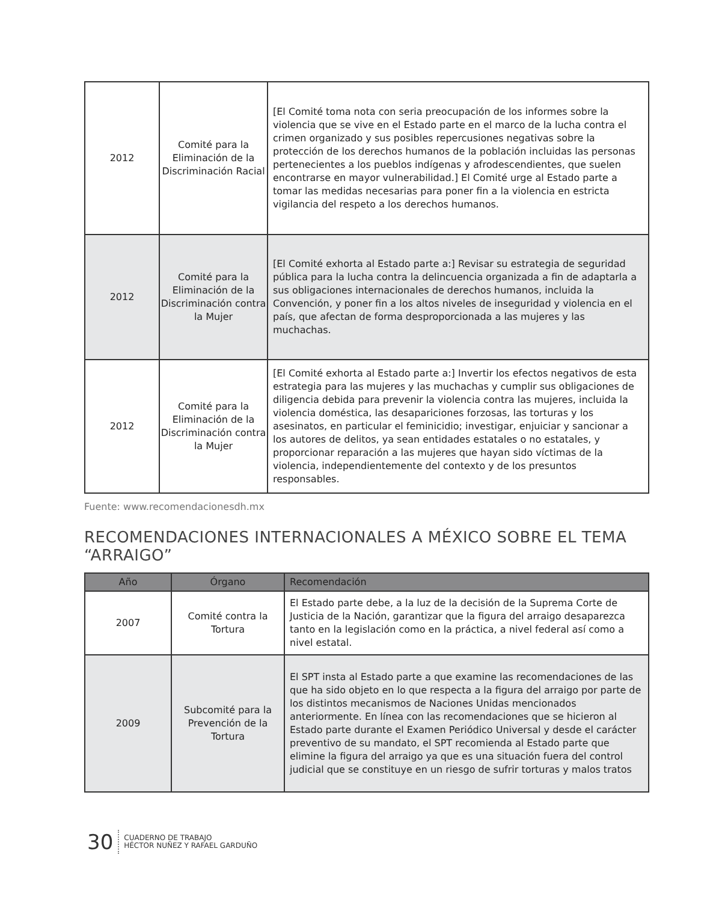| 2012 | Comité para la Eliminación de la Discriminación Racial | [El Comité toma nota con seria preocupación de los informes sobre la violencia que se vive en el Estado parte en el marco de la lucha contra el crimen organizado y sus posibles repercusiones negativas sobre la protección de los derechos humanos de la población incluidas las personas pertenecientes a los pueblos indígenas y afrodescendientes, que suelen encontrarse en mayor vulnerabilidad.] El Comité urge al Estado parte a tomar las medidas necesarias para poner fin a la violencia en estricta vigilancia del respeto a los derechos humanos. |
| 2012 | Comité para la Eliminación de la Discriminación contra la Mujer | [El Comité exhorta al Estado parte a:] Revisar su estrategia de seguridad pública para la lucha contra la delincuencia organizada a fin de adaptarla a sus obligaciones internacionales de derechos humanos, incluida la Convención, y poner fin a los altos niveles de inseguridad y violencia en el país, que afectan de forma desproporcionada a las mujeres y las muchachas. |
| 2012 | Comité para la Eliminación de la Discriminación contra la Mujer | [El Comité exhorta al Estado parte a:] Invertir los efectos negativos de esta estrategia para las mujeres y las muchachas y cumplir sus obligaciones de diligencia debida para prevenir la violencia contra las mujeres, incluida la violencia doméstica, las desapariciones forzosas, las torturas y los asesinatos, en particular el feminicidio; investigar, enjuiciar y sancionar a los autores de delitos, ya sean entidades estatales o no estatales, y proporcionar reparación a las mujeres que hayan sido víctimas de la violencia, independientemente del contexto y de los presuntos responsables. |
Fuente: www.recomendacionesdh.mx
RECOMENDACIONES INTERNACIONALES A MÉXICO SOBRE EL TEMA “ARRAIGO”
| Año | Órgano | Recomendación |
| --- | --- | --- |
| 2007 | Comité contra la Tortura | El Estado parte debe, a la luz de la decisión de la Suprema Corte de Justicia de la Nación, garantizar que la figura del arraigo desaparezca tanto en la legislación como en la práctica, a nivel federal así como a nivel estatal. |
| 2009 | Subcomité para la Prevención de la Tortura | El SPT insta al Estado parte a que examine las recomendaciones de las que ha sido objeto en lo que respecta a la figura del arraigo por parte de los distintos mecanismos de Naciones Unidas mencionados anteriormente. En línea con las recomendaciones que se hicieron al Estado parte durante el Examen Periódico Universal y desde el carácter preventivo de su mandato, el SPT recomienda al Estado parte que elimine la figura del arraigo ya que es una situación fuera del control judicial que se constituye en un riesgo de sufrir torturas y malos tratos |
30 CUADERNO DE TRABAJO
HÉCTOR NUÑEZ Y RAFAEL GARDUÑO